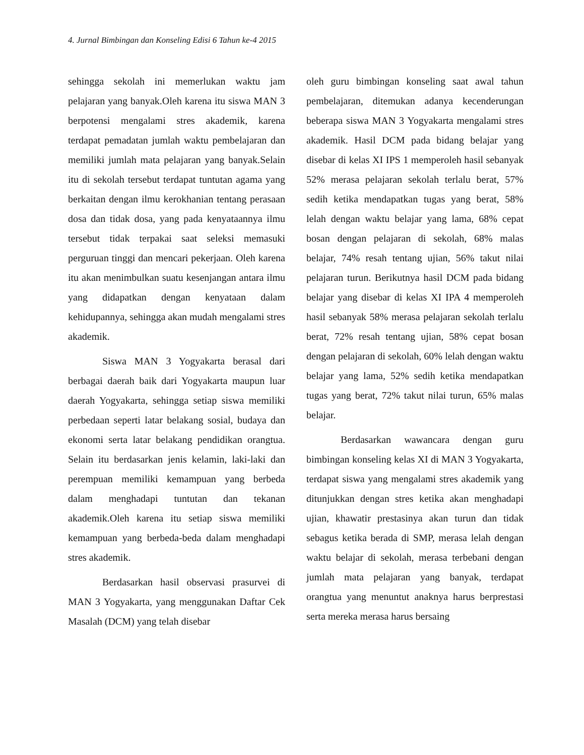4. Jurnal Bimbingan dan Konseling Edisi 6 Tahun ke-4 2015
sehingga sekolah ini memerlukan waktu jam pelajaran yang banyak.Oleh karena itu siswa MAN 3 berpotensi mengalami stres akademik, karena terdapat pemadatan jumlah waktu pembelajaran dan memiliki jumlah mata pelajaran yang banyak.Selain itu di sekolah tersebut terdapat tuntutan agama yang berkaitan dengan ilmu kerokhanian tentang perasaan dosa dan tidak dosa, yang pada kenyataannya ilmu tersebut tidak terpakai saat seleksi memasuki perguruan tinggi dan mencari pekerjaan. Oleh karena itu akan menimbulkan suatu kesenjangan antara ilmu yang didapatkan dengan kenyataan dalam kehidupannya, sehingga akan mudah mengalami stres akademik.
Siswa MAN 3 Yogyakarta berasal dari berbagai daerah baik dari Yogyakarta maupun luar daerah Yogyakarta, sehingga setiap siswa memiliki perbedaan seperti latar belakang sosial, budaya dan ekonomi serta latar belakang pendidikan orangtua. Selain itu berdasarkan jenis kelamin, laki-laki dan perempuan memiliki kemampuan yang berbeda dalam menghadapi tuntutan dan tekanan akademik.Oleh karena itu setiap siswa memiliki kemampuan yang berbeda-beda dalam menghadapi stres akademik.
Berdasarkan hasil observasi prasurvei di MAN 3 Yogyakarta, yang menggunakan Daftar Cek Masalah (DCM) yang telah disebar
oleh guru bimbingan konseling saat awal tahun pembelajaran, ditemukan adanya kecenderungan beberapa siswa MAN 3 Yogyakarta mengalami stres akademik. Hasil DCM pada bidang belajar yang disebar di kelas XI IPS 1 memperoleh hasil sebanyak 52% merasa pelajaran sekolah terlalu berat, 57% sedih ketika mendapatkan tugas yang berat, 58% lelah dengan waktu belajar yang lama, 68% cepat bosan dengan pelajaran di sekolah, 68% malas belajar, 74% resah tentang ujian, 56% takut nilai pelajaran turun. Berikutnya hasil DCM pada bidang belajar yang disebar di kelas XI IPA 4 memperoleh hasil sebanyak 58% merasa pelajaran sekolah terlalu berat, 72% resah tentang ujian, 58% cepat bosan dengan pelajaran di sekolah, 60% lelah dengan waktu belajar yang lama, 52% sedih ketika mendapatkan tugas yang berat, 72% takut nilai turun, 65% malas belajar.
Berdasarkan wawancara dengan guru bimbingan konseling kelas XI di MAN 3 Yogyakarta, terdapat siswa yang mengalami stres akademik yang ditunjukkan dengan stres ketika akan menghadapi ujian, khawatir prestasinya akan turun dan tidak sebagus ketika berada di SMP, merasa lelah dengan waktu belajar di sekolah, merasa terbebani dengan jumlah mata pelajaran yang banyak, terdapat orangtua yang menuntut anaknya harus berprestasi serta mereka merasa harus bersaing